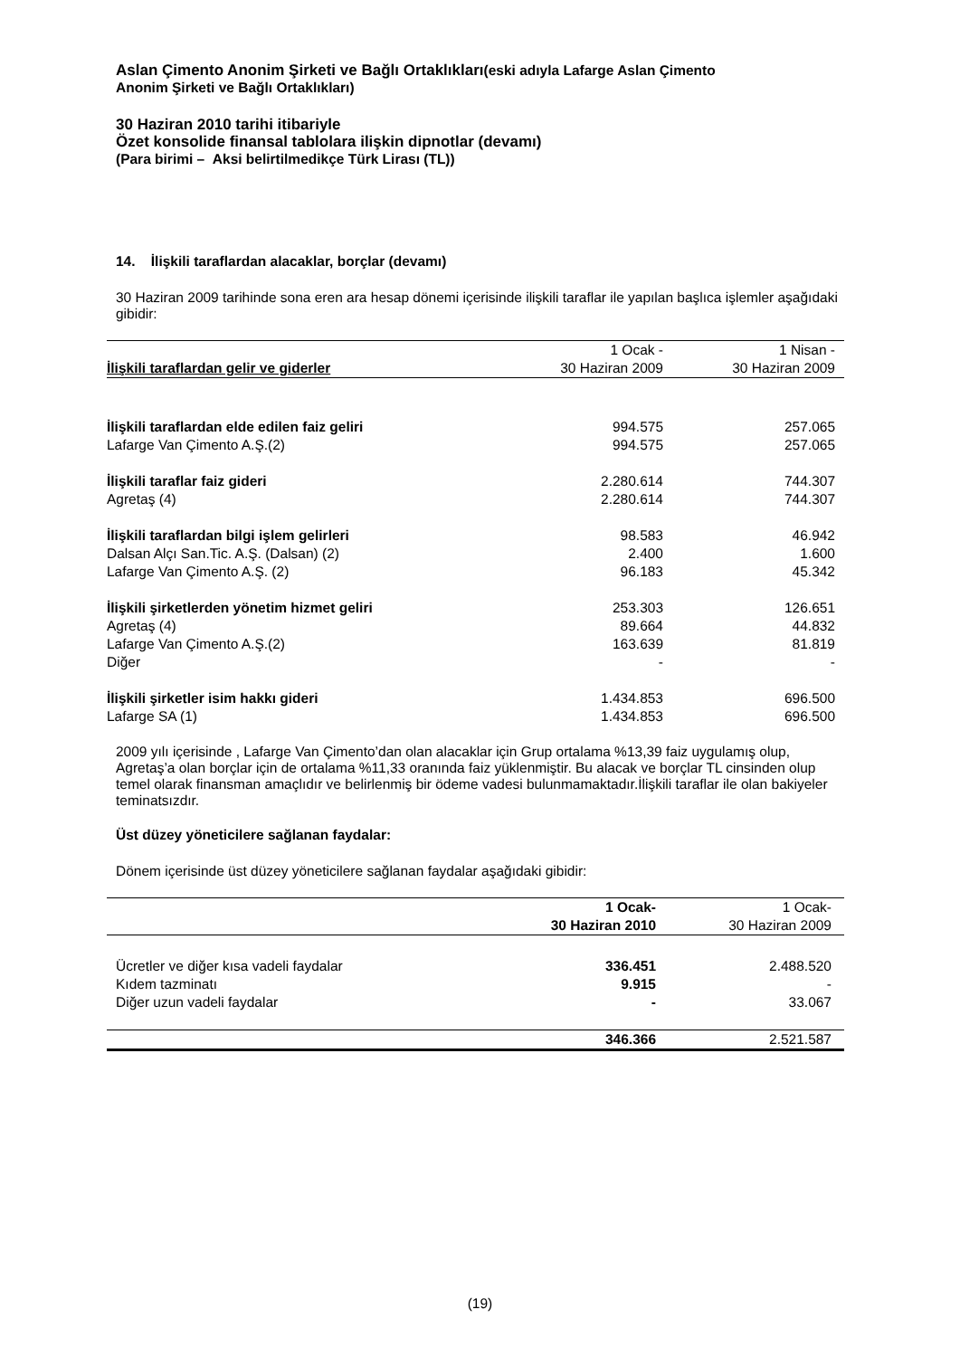Aslan Çimento Anonim Şirketi ve Bağlı Ortaklıkları(eski adıyla Lafarge Aslan Çimento
Anonim Şirketi ve Bağlı Ortaklıkları)
30 Haziran 2010 tarihi itibariyle
Özet konsolide finansal tablolara ilişkin dipnotlar (devamı)
(Para birimi – Aksi belirtilmedikçe Türk Lirası (TL))
14. İlişkili taraflardan alacaklar, borçlar (devamı)
30 Haziran 2009 tarihinde sona eren ara hesap dönemi içerisinde ilişkili taraflar ile yapılan başlıca işlemler aşağıdaki gibidir:
| | 1 Ocak - | 1 Nisan - |
| --- | --- | --- |
| İlişkili taraflardan gelir ve giderler | 30 Haziran 2009 | 30 Haziran 2009 |
| İlişkili taraflardan elde edilen faiz geliri | 994.575 | 257.065 |
| Lafarge Van Çimento A.Ş.(2) | 994.575 | 257.065 |
| İlişkili taraflar faiz gideri | 2.280.614 | 744.307 |
| Agretaş (4) | 2.280.614 | 744.307 |
| İlişkili taraflardan bilgi işlem gelirleri | 98.583 | 46.942 |
| Dalsan Alçı San.Tic. A.Ş. (Dalsan) (2) | 2.400 | 1.600 |
| Lafarge Van Çimento A.Ş. (2) | 96.183 | 45.342 |
| İlişkili şirketlerden yönetim hizmet geliri | 253.303 | 126.651 |
| Agretaş (4) | 89.664 | 44.832 |
| Lafarge Van Çimento A.Ş.(2) | 163.639 | 81.819 |
| Diğer | - | - |
| İlişkili şirketler isim hakkı gideri | 1.434.853 | 696.500 |
| Lafarge SA (1) | 1.434.853 | 696.500 |
2009 yılı içerisinde , Lafarge Van Çimento’dan olan alacaklar için Grup ortalama %13,39 faiz uygulamış olup, Agretaş’a olan borçlar için de ortalama %11,33 oranında faiz yüklenmiştir. Bu alacak ve borçlar TL cinsinden olup temel olarak finansman amaçlıdır ve belirlenmiş bir ödeme vadesi bulunmamaktadır.İlişkili taraflar ile olan bakiyeler teminatsızdır.
Üst düzey yöneticilere sağlanan faydalar:
Dönem içerisinde üst düzey yöneticilere sağlanan faydalar aşağıdaki gibidir:
| | 1 Ocak- | 1 Ocak- |
| --- | --- | --- |
| | 30 Haziran 2010 | 30 Haziran 2009 |
| Ücretler ve diğer kısa vadeli faydalar | 336.451 | 2.488.520 |
| Kıdem tazminatı | 9.915 | - |
| Diğer uzun vadeli faydalar | - | 33.067 |
| | 346.366 | 2.521.587 |
(19)